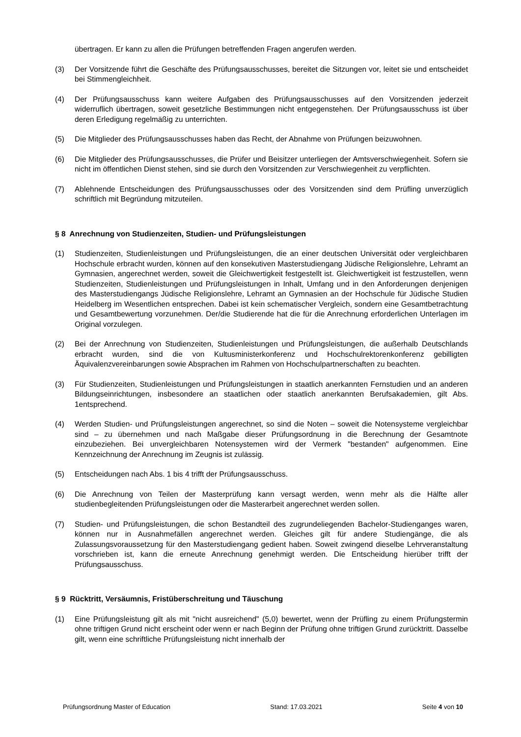übertragen. Er kann zu allen die Prüfungen betreffenden Fragen angerufen werden.
(3) Der Vorsitzende führt die Geschäfte des Prüfungsausschusses, bereitet die Sitzungen vor, leitet sie und entscheidet bei Stimmengleichheit.
(4) Der Prüfungsausschuss kann weitere Aufgaben des Prüfungsausschusses auf den Vorsitzenden jederzeit widerruflich übertragen, soweit gesetzliche Bestimmungen nicht entgegenstehen. Der Prüfungsausschuss ist über deren Erledigung regelmäßig zu unterrichten.
(5) Die Mitglieder des Prüfungsausschusses haben das Recht, der Abnahme von Prüfungen beizuwohnen.
(6) Die Mitglieder des Prüfungsausschusses, die Prüfer und Beisitzer unterliegen der Amtsverschwiegenheit. Sofern sie nicht im öffentlichen Dienst stehen, sind sie durch den Vorsitzenden zur Verschwiegenheit zu verpflichten.
(7) Ablehnende Entscheidungen des Prüfungsausschusses oder des Vorsitzenden sind dem Prüfling unverzüglich schriftlich mit Begründung mitzuteilen.
§ 8 Anrechnung von Studienzeiten, Studien- und Prüfungsleistungen
(1) Studienzeiten, Studienleistungen und Prüfungsleistungen, die an einer deutschen Universität oder vergleichbaren Hochschule erbracht wurden, können auf den konsekutiven Masterstudiengang Jüdische Religionslehre, Lehramt an Gymnasien, angerechnet werden, soweit die Gleichwertigkeit festgestellt ist. Gleichwertigkeit ist festzustellen, wenn Studienzeiten, Studienleistungen und Prüfungsleistungen in Inhalt, Umfang und in den Anforderungen denjenigen des Masterstudiengangs Jüdische Religionslehre, Lehramt an Gymnasien an der Hochschule für Jüdische Studien Heidelberg im Wesentlichen entsprechen. Dabei ist kein schematischer Vergleich, sondern eine Gesamtbetrachtung und Gesamtbewertung vorzunehmen. Der/die Studierende hat die für die Anrechnung erforderlichen Unterlagen im Original vorzulegen.
(2) Bei der Anrechnung von Studienzeiten, Studienleistungen und Prüfungsleistungen, die außerhalb Deutschlands erbracht wurden, sind die von Kultusministerkonferenz und Hochschulrektorenkonferenz gebilligten Äquivalenzvereinbarungen sowie Absprachen im Rahmen von Hochschulpartnerschaften zu beachten.
(3) Für Studienzeiten, Studienleistungen und Prüfungsleistungen in staatlich anerkannten Fernstudien und an anderen Bildungseinrichtungen, insbesondere an staatlichen oder staatlich anerkannten Berufsakademien, gilt Abs. 1entsprechend.
(4) Werden Studien- und Prüfungsleistungen angerechnet, so sind die Noten – soweit die Notensysteme vergleichbar sind – zu übernehmen und nach Maßgabe dieser Prüfungsordnung in die Berechnung der Gesamtnote einzubeziehen. Bei unvergleichbaren Notensystemen wird der Vermerk "bestanden" aufgenommen. Eine Kennzeichnung der Anrechnung im Zeugnis ist zulässig.
(5) Entscheidungen nach Abs. 1 bis 4 trifft der Prüfungsausschuss.
(6) Die Anrechnung von Teilen der Masterprüfung kann versagt werden, wenn mehr als die Hälfte aller studienbegleitenden Prüfungsleistungen oder die Masterarbeit angerechnet werden sollen.
(7) Studien- und Prüfungsleistungen, die schon Bestandteil des zugrundeliegenden Bachelor-Studienganges waren, können nur in Ausnahmefällen angerechnet werden. Gleiches gilt für andere Studiengänge, die als Zulassungsvoraussetzung für den Masterstudiengang gedient haben. Soweit zwingend dieselbe Lehrveranstaltung vorschrieben ist, kann die erneute Anrechnung genehmigt werden. Die Entscheidung hierüber trifft der Prüfungsausschuss.
§ 9 Rücktritt, Versäumnis, Fristüberschreitung und Täuschung
(1) Eine Prüfungsleistung gilt als mit "nicht ausreichend" (5,0) bewertet, wenn der Prüfling zu einem Prüfungstermin ohne triftigen Grund nicht erscheint oder wenn er nach Beginn der Prüfung ohne triftigen Grund zurücktritt. Dasselbe gilt, wenn eine schriftliche Prüfungsleistung nicht innerhalb der
Prüfungsordnung Master of Education Stand: 17.03.2021 Seite 4 von 10